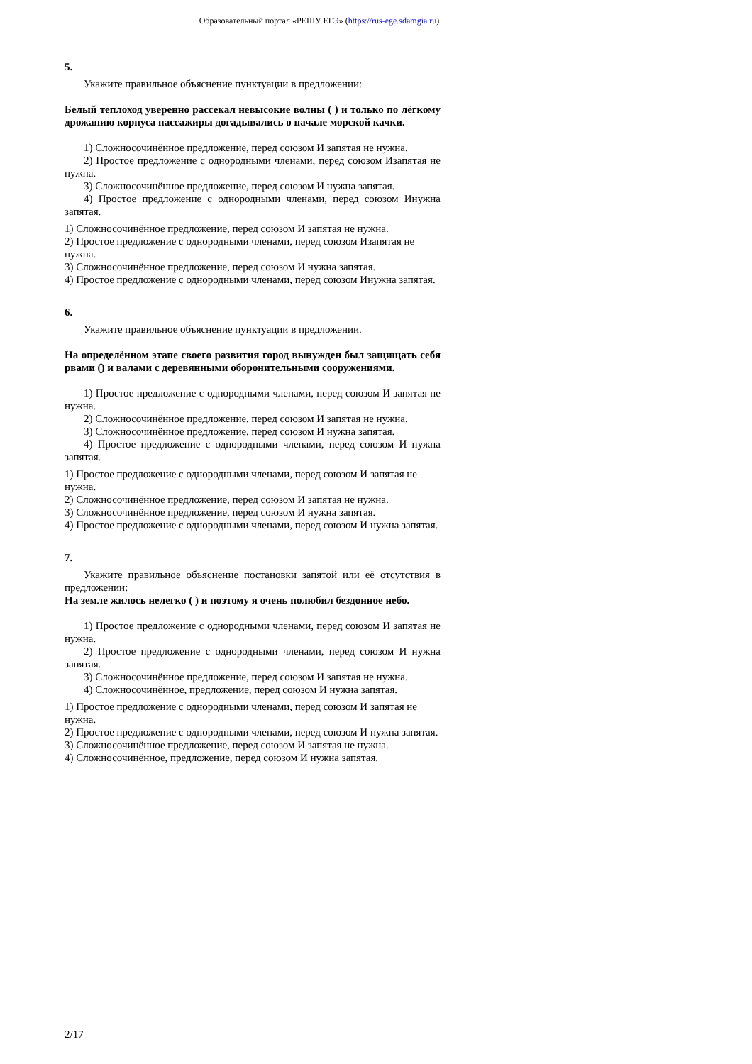Образовательный портал «РЕШУ ЕГЭ» (https://rus-ege.sdamgia.ru)
5.
Укажите правильное объяснение пунктуации в предложении:
Белый теплоход уверенно рассекал невысокие волны ( ) и только по лёгкому дрожанию корпуса пассажиры догадывались о начале морской качки.
1) Сложносочинённое предложение, перед союзом И запятая не нужна.
2) Простое предложение с однородными членами, перед союзом Изапятая не нужна.
3) Сложносочинённое предложение, перед союзом И нужна запятая.
4) Простое предложение с однородными членами, перед союзом Инужна запятая.
1) Сложносочинённое предложение, перед союзом И запятая не нужна.
2) Простое предложение с однородными членами, перед союзом Изапятая не нужна.
3) Сложносочинённое предложение, перед союзом И нужна запятая.
4) Простое предложение с однородными членами, перед союзом Инужна запятая.
6.
Укажите правильное объяснение пунктуации в предложении.
На определённом этапе своего развития город вынужден был защищать себя рвами () и валами с деревянными оборонительными сооружениями.
1) Простое предложение с однородными членами, перед союзом И запятая не нужна.
2) Сложносочинённое предложение, перед союзом И запятая не нужна.
3) Сложносочинённое предложение, перед союзом И нужна запятая.
4) Простое предложение с однородными членами, перед союзом И нужна запятая.
1) Простое предложение с однородными членами, перед союзом И запятая не нужна.
2) Сложносочинённое предложение, перед союзом И запятая не нужна.
3) Сложносочинённое предложение, перед союзом И нужна запятая.
4) Простое предложение с однородными членами, перед союзом И нужна запятая.
7.
Укажите правильное объяснение постановки запятой или её отсутствия в предложении:
На земле жилось нелегко ( ) и поэтому я очень полюбил бездонное небо.
1) Простое предложение с однородными членами, перед союзом И запятая не нужна.
2) Простое предложение с однородными членами, перед союзом И нужна запятая.
3) Сложносочинённое предложение, перед союзом И запятая не нужна.
4) Сложносочинённое, предложение, перед союзом И нужна запятая.
1) Простое предложение с однородными членами, перед союзом И запятая не нужна.
2) Простое предложение с однородными членами, перед союзом И нужна запятая.
3) Сложносочинённое предложение, перед союзом И запятая не нужна.
4) Сложносочинённое, предложение, перед союзом И нужна запятая.
2/17